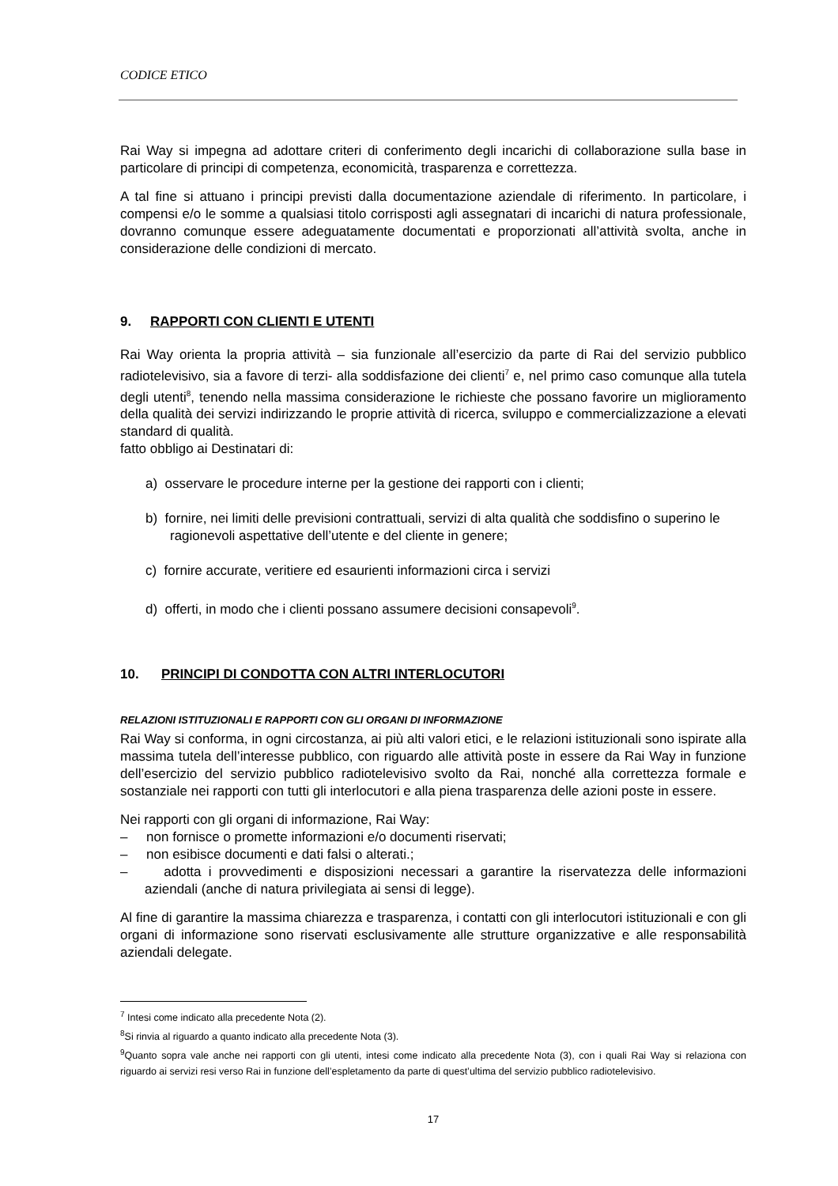CODICE ETICO
Rai Way si impegna ad adottare criteri di conferimento degli incarichi di collaborazione sulla base in particolare di principi di competenza, economicità, trasparenza e correttezza.
A tal fine si attuano i principi previsti dalla documentazione aziendale di riferimento. In particolare, i compensi e/o le somme a qualsiasi titolo corrisposti agli assegnatari di incarichi di natura professionale, dovranno comunque essere adeguatamente documentati e proporzionati all’attività svolta, anche in considerazione delle condizioni di mercato.
9. RAPPORTI CON CLIENTI E UTENTI
Rai Way orienta la propria attività – sia funzionale all’esercizio da parte di Rai del servizio pubblico radiotelevisivo, sia a favore di terzi- alla soddisfazione dei clienti<sup>7</sup> e, nel primo caso comunque alla tutela degli utenti<sup>8</sup>, tenendo nella massima considerazione le richieste che possano favorire un miglioramento della qualità dei servizi indirizzando le proprie attività di ricerca, sviluppo e commercializzazione a elevati standard di qualità.
fatto obbligo ai Destinatari di:
a) osservare le procedure interne per la gestione dei rapporti con i clienti;
b) fornire, nei limiti delle previsioni contrattuali, servizi di alta qualità che soddisfino o superino le ragionevoli aspettative dell’utente e del cliente in genere;
c) fornire accurate, veritiere ed esaurienti informazioni circa i servizi
d) offerti, in modo che i clienti possano assumere decisioni consapevoli<sup>9</sup>.
10. PRINCIPI DI CONDOTTA CON ALTRI INTERLOCUTORI
RELAZIONI ISTITUZIONALI E RAPPORTI CON GLI ORGANI DI INFORMAZIONE
Rai Way si conforma, in ogni circostanza, ai più alti valori etici, e le relazioni istituzionali sono ispirate alla massima tutela dell’interesse pubblico, con riguardo alle attività poste in essere da Rai Way in funzione dell’esercizio del servizio pubblico radiotelevisivo svolto da Rai, nonché alla correttezza formale e sostanziale nei rapporti con tutti gli interlocutori e alla piena trasparenza delle azioni poste in essere.
Nei rapporti con gli organi di informazione, Rai Way:
– non fornisce o promette informazioni e/o documenti riservati;
– non esibisce documenti e dati falsi o alterati.;
– adotta i provvedimenti e disposizioni necessari a garantire la riservatezza delle informazioni aziendali (anche di natura privilegiata ai sensi di legge).
Al fine di garantire la massima chiarezza e trasparenza, i contatti con gli interlocutori istituzionali e con gli organi di informazione sono riservati esclusivamente alle strutture organizzative e alle responsabilità aziendali delegate.
<sup>7</sup> Intesi come indicato alla precedente Nota (2).
<sup>8</sup> Si rinvia al riguardo a quanto indicato alla precedente Nota (3).
<sup>9</sup> Quanto sopra vale anche nei rapporti con gli utenti, intesi come indicato alla precedente Nota (3), con i quali Rai Way si relaziona con riguardo ai servizi resi verso Rai in funzione dell’espletamento da parte di quest’ultima del servizio pubblico radiotelevisivo.
17